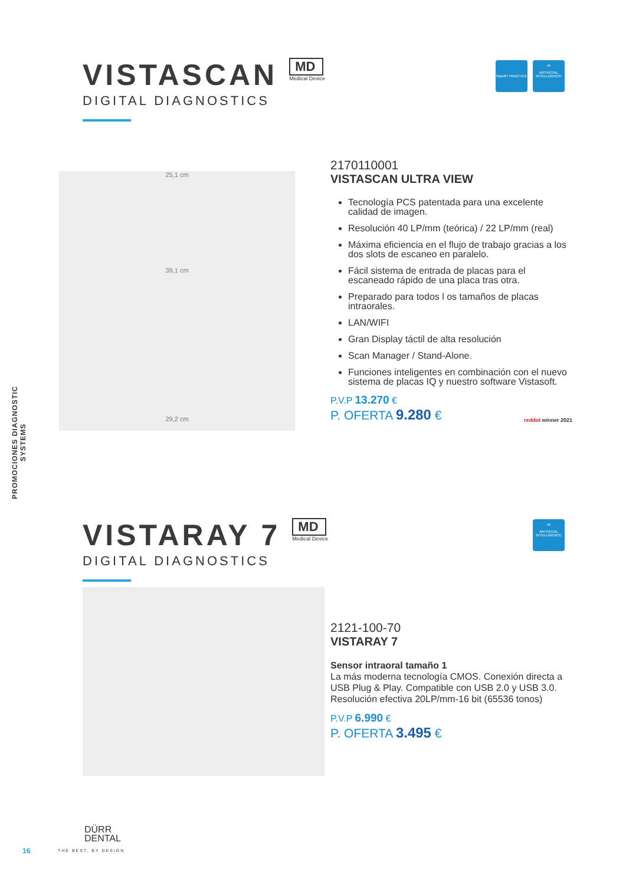PROMOCIONES DIAGNOSTIC SYSTEMS
VISTASCAN
MD Medical Device
DIGITAL DIAGNOSTICS
SMART PRACTICE
AI
ARTIFICIAL INTELLIGENCE
25,1 cm
39,1 cm
29,2 cm
2170110001
VISTASCAN ULTRA VIEW
Tecnología PCS patentada para una excelente calidad de imagen.
Resolución 40 LP/mm (teórica) / 22 LP/mm (real)
Máxima eficiencia en el flujo de trabajo gracias a los dos slots de escaneo en paralelo.
Fácil sistema de entrada de placas para el escaneado rápido de una placa tras otra.
Preparado para todos l os tamaños de placas intraorales.
LAN/WIFI
Gran Display táctil de alta resolución
Scan Manager / Stand-Alone.
Funciones inteligentes en combinación con el nuevo sistema de placas IQ y nuestro software Vistasoft.
P.V.P 13.270 €
P. OFERTA 9.280 €
reddot winner 2021
VISTARAY 7
MD Medical Device
DIGITAL DIAGNOSTICS
AI
ARTIFICIAL INTELLIGENCE
2121-100-70
VISTARAY 7
Sensor intraoral tamaño 1
La más moderna tecnología CMOS. Conexión directa a USB Plug & Play. Compatible con USB 2.0 y USB 3.0. Resolución efectiva 20LP/mm-16 bit (65536 tonos)
P.V.P 6.990 €
P. OFERTA 3.495 €
16
DÜRR
DENTAL
THE BEST, BY DESIGN